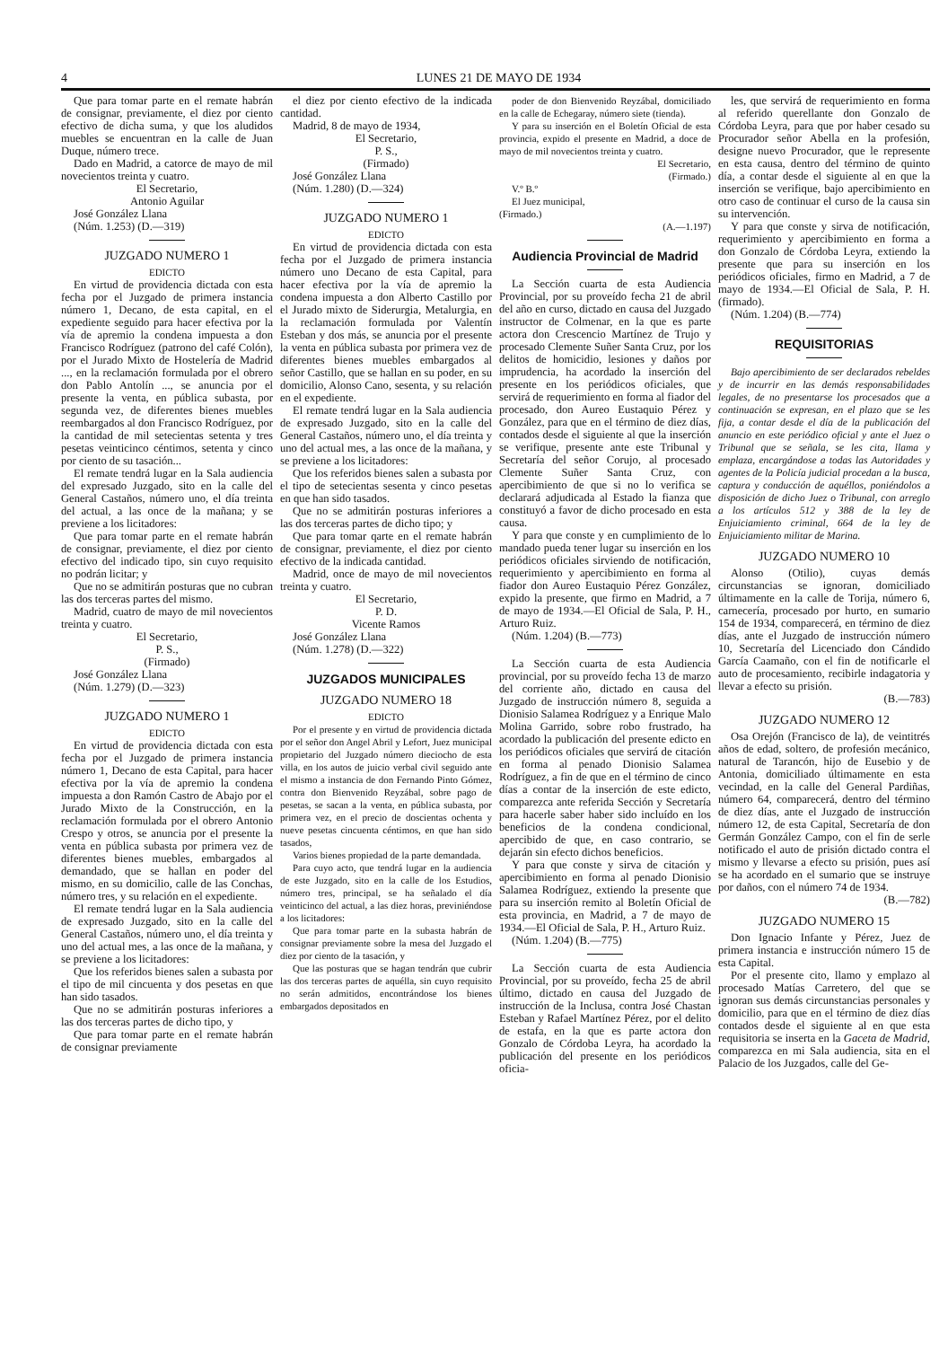4 LUNES 21 DE MAYO DE 1934
Que para tomar parte en el remate habrán de consignar, previamente, el diez por ciento efectivo de dicha suma, y que los aludidos muebles se encuentran en la calle de Juan Duque, número trece.
Dado en Madrid, a catorce de mayo de mil novecientos treinta y cuatro.
El Secretario,
Antonio Aguilar
José González Llana
(Núm. 1.253) (D.—319)
JUZGADO NUMERO 1
EDICTO
En virtud de providencia dictada con esta fecha por el Juzgado de primera instancia número 1, Decano, de esta capital, en el expediente seguido para hacer efectiva por la vía de apremio la condena impuesta a don Francisco Rodríguez (patrono del café Colón), por el Jurado Mixto de Hostelería de Madrid ..., en la reclamación formulada por el obrero don Pablo Antolín ..., se anuncia por el presente la venta, en pública subasta, por segunda vez, de diferentes bienes muebles reembargados al don Francisco Rodríguez, por la cantidad de mil setecientas setenta y tres pesetas veinticinco céntimos, setenta y cinco por ciento de su tasación...
El remate tendrá lugar en la Sala audiencia del expresado Juzgado, sito en la calle del General Castaños, número uno, el día treinta del actual, a las once de la mañana; y se previene a los licitadores:
Que para tomar parte en el remate habrán de consignar, previamente, el diez por ciento efectivo del indicado tipo, sin cuyo requisito no podrán licitar; y
Que no se admitirán posturas que no cubran las dos terceras partes del mismo.
Madrid, cuatro de mayo de mil novecientos treinta y cuatro.
El Secretario,
P. S.,
(Firmado)
José González Llana
(Núm. 1.279) (D.—323)
JUZGADO NUMERO 1
EDICTO
En virtud de providencia dictada con esta fecha por el Juzgado de primera instancia número 1, Decano de esta Capital, para hacer efectiva por la vía de apremio la condena impuesta a don Ramón Castro de Abajo por el Jurado Mixto de la Construcción, en la reclamación formulada por el obrero Antonio Crespo y otros, se anuncia por el presente la venta en pública subasta por primera vez de diferentes bienes muebles, embargados al demandado, que se hallan en poder del mismo, en su domicilio, calle de las Conchas, número tres, y su relación en el expediente.
El remate tendrá lugar en la Sala audiencia de expresado Juzgado, sito en la calle del General Castaños, número uno, el día treinta y uno del actual mes, a las once de la mañana, y se previene a los licitadores:
Que los referidos bienes salen a subasta por el tipo de mil cincuenta y dos pesetas en que han sido tasados.
Que no se admitirán posturas inferiores a las dos terceras partes de dicho tipo, y
Que para tomar parte en el remate habrán de consignar previamente
el diez por ciento efectivo de la indicada cantidad.
Madrid, 8 de mayo de 1934,
El Secretario,
P. S.,
(Firmado)
José González Llana
(Núm. 1.280) (D.—324)
JUZGADO NUMERO 1
EDICTO
En virtud de providencia dictada con esta fecha por el Juzgado de primera instancia número uno Decano de esta Capital, para hacer efectiva por la vía de apremio la condena impuesta a don Alberto Castillo por el Jurado mixto de Siderurgia, Metalurgia, en la reclamación formulada por Valentín Esteban y dos más, se anuncia por el presente la venta en pública subasta por primera vez de diferentes bienes muebles embargados al señor Castillo, que se hallan en su poder, en su domicilio, Alonso Cano, sesenta, y su relación en el expediente.
El remate tendrá lugar en la Sala audiencia de expresado Juzgado, sito en la calle del General Castaños, número uno, el día treinta y uno del actual mes, a las once de la mañana, y se previene a los licitadores:
Que los referidos bienes salen a subasta por el tipo de setecientas sesenta y cinco pesetas en que han sido tasados.
Que no se admitirán posturas inferiores a las dos terceras partes de dicho tipo; y
Que para tomar qarte en el remate habrán de consignar, previamente, el diez por ciento efectivo de la indicada cantidad.
Madrid, once de mayo de mil novecientos treinta y cuatro.
El Secretario,
P. D.
Vicente Ramos
José González Llana
(Núm. 1.278) (D.—322)
JUZGADOS MUNICIPALES
JUZGADO NUMERO 18
EDICTO
Por el presente y en virtud de providencia dictada por el señor don Angel Abril y Lefort, Juez municipal propietario del Juzgado número dieciocho de esta villa, en los autos de juicio verbal civil seguido ante el mismo a instancia de don Fernando Pinto Gómez, contra don Bienvenido Reyzábal, sobre pago de pesetas, se sacan a la venta, en pública subasta, por primera vez, en el precio de doscientas ochenta y nueve pesetas cincuenta céntimos, en que han sido tasados,
Varios bienes propiedad de la parte demandada.
Para cuyo acto, que tendrá lugar en la audiencia de este Juzgado, sito en la calle de los Estudios, número tres, principal, se ha señalado el día veinticinco del actual, a las diez horas, previniéndose a los licitadores:
Que para tomar parte en la subasta habrán de consignar previamente sobre la mesa del Juzgado el diez por ciento de la tasación, y
Que las posturas que se hagan tendrán que cubrir las dos terceras partes de aquélla, sin cuyo requisito no serán admitidos, encontrándose los bienes embargados depositados en
poder de don Bienvenido Reyzábal, domiciliado en la calle de Echegaray, número siete (tienda).
Y para su inserción en el Boletín Oficial de esta provincia, expido el presente en Madrid, a doce de mayo de mil novecientos treinta y cuatro.
El Secretario,
(Firmado.)
V.º B.º
El Juez municipal,
(Firmado.)
(A.—1.197)
Audiencia Provincial de Madrid
La Sección cuarta de esta Audiencia Provincial, por su proveído fecha 21 de abril del año en curso, dictado en causa del Juzgado instructor de Colmenar, en la que es parte actora don Crescencio Martínez de Trujo y procesado Clemente Suñer Santa Cruz, por los delitos de homicidio, lesiones y daños por imprudencia, ha acordado la inserción del presente en los periódicos oficiales, que servirá de requerimiento en forma al fiador del procesado, don Aureo Eustaquio Pérez y González, para que en el término de diez días, contados desde el siguiente al que la inserción se verifique, presente ante este Tribunal y Secretaría del señor Corujo, al procesado Clemente Suñer Santa Cruz, con apercibimiento de que si no lo verifica se declarará adjudicada al Estado la fianza que constituyó a favor de dicho procesado en esta causa.
Y para que conste y en cumplimiento de lo mandado pueda tener lugar su inserción en los periódicos oficiales sirviendo de notificación, requerimiento y apercibimiento en forma al fiador don Aureo Eustaquio Pérez González, expido la presente, que firmo en Madrid, a 7 de mayo de 1934.—El Oficial de Sala, P. H., Arturo Ruiz.
(Núm. 1.204) (B.—773)
La Sección cuarta de esta Audiencia provincial, por su proveído fecha 13 de marzo del corriente año, dictado en causa del Juzgado de instrucción número 8, seguida a Dionisio Salamea Rodríguez y a Enrique Malo Molina Garrido, sobre robo frustrado, ha acordado la publicación del presente edicto en los periódicos oficiales que servirá de citación en forma al penado Dionisio Salamea Rodríguez, a fin de que en el término de cinco días a contar de la inserción de este edicto, comparezca ante referida Sección y Secretaría para hacerle saber haber sido incluído en los beneficios de la condena condicional, apercibido de que, en caso contrario, se dejarán sin efecto dichos beneficios.
Y para que conste y sirva de citación y apercibimiento en forma al penado Dionisio Salamea Rodríguez, extiendo la presente que para su inserción remito al Boletín Oficial de esta provincia, en Madrid, a 7 de mayo de 1934.—El Oficial de Sala, P. H., Arturo Ruiz.
(Núm. 1.204) (B.—775)
La Sección cuarta de esta Audiencia Provincial, por su proveído, fecha 25 de abril último, dictado en causa del Juzgado de instrucción de la Inclusa, contra José Chastan Esteban y Rafael Martínez Pérez, por el delito de estafa, en la que es parte actora don Gonzalo de Córdoba Leyra, ha acordado la publicación del presente en los periódicos oficia-
les, que servirá de requerimiento en forma al referido querellante don Gonzalo de Córdoba Leyra, para que por haber cesado su Procurador señor Abella en la profesión, designe nuevo Procurador, que le represente en esta causa, dentro del término de quinto día, a contar desde el siguiente al en que la inserción se verifique, bajo apercibimiento en otro caso de continuar el curso de la causa sin su intervención.
Y para que conste y sirva de notificación, requerimiento y apercibimiento en forma a don Gonzalo de Córdoba Leyra, extiendo la presente que para su inserción en los periódicos oficiales, firmo en Madrid, a 7 de mayo de 1934.—El Oficial de Sala, P. H. (firmado).
(Núm. 1.204) (B.—774)
REQUISITORIAS
Bajo apercibimiento de ser declarados rebeldes y de incurrir en las demás responsabilidades legales, de no presentarse los procesados que a continuación se expresan, en el plazo que se les fija, a contar desde el día de la publicación del anuncio en este periódico oficial y ante el Juez o Tribunal que se señala, se les cita, llama y emplaza, encargándose a todas las Autoridades y agentes de la Policía judicial procedan a la busca, captura y conducción de aquéllos, poniéndolos a disposición de dicho Juez o Tribunal, con arreglo a los artículos 512 y 388 de la ley de Enjuiciamiento criminal, 664 de la ley de Enjuiciamiento militar de Marina.
JUZGADO NUMERO 10
Alonso (Otilio), cuyas demás circunstancias se ignoran, domiciliado últimamente en la calle de Torija, número 6, carnecería, procesado por hurto, en sumario 154 de 1934, comparecerá, en término de diez días, ante el Juzgado de instrucción número 10, Secretaría del Licenciado don Cándido García Caamaño, con el fin de notificarle el auto de procesamiento, recibirle indagatoria y llevar a efecto su prisión.
(B.—783)
JUZGADO NUMERO 12
Osa Orejón (Francisco de la), de veintitrés años de edad, soltero, de profesión mecánico, natural de Tarancón, hijo de Eusebio y de Antonia, domiciliado últimamente en esta vecindad, en la calle del General Pardiñas, número 64, comparecerá, dentro del término de diez días, ante el Juzgado de instrucción número 12, de esta Capital, Secretaría de don Germán González Campo, con el fin de serle notificado el auto de prisión dictado contra el mismo y llevarse a efecto su prisión, pues así se ha acordado en el sumario que se instruye por daños, con el número 74 de 1934.
(B.—782)
JUZGADO NUMERO 15
Don Ignacio Infante y Pérez, Juez de primera instancia e instrucción número 15 de esta Capital.
Por el presente cito, llamo y emplazo al procesado Matías Carretero, del que se ignoran sus demás circunstancias personales y domicilio, para que en el término de diez días contados desde el siguiente al en que esta requisitoria se inserta en la Gaceta de Madrid, comparezca en mi Sala audiencia, sita en el Palacio de los Juzgados, calle del Ge-